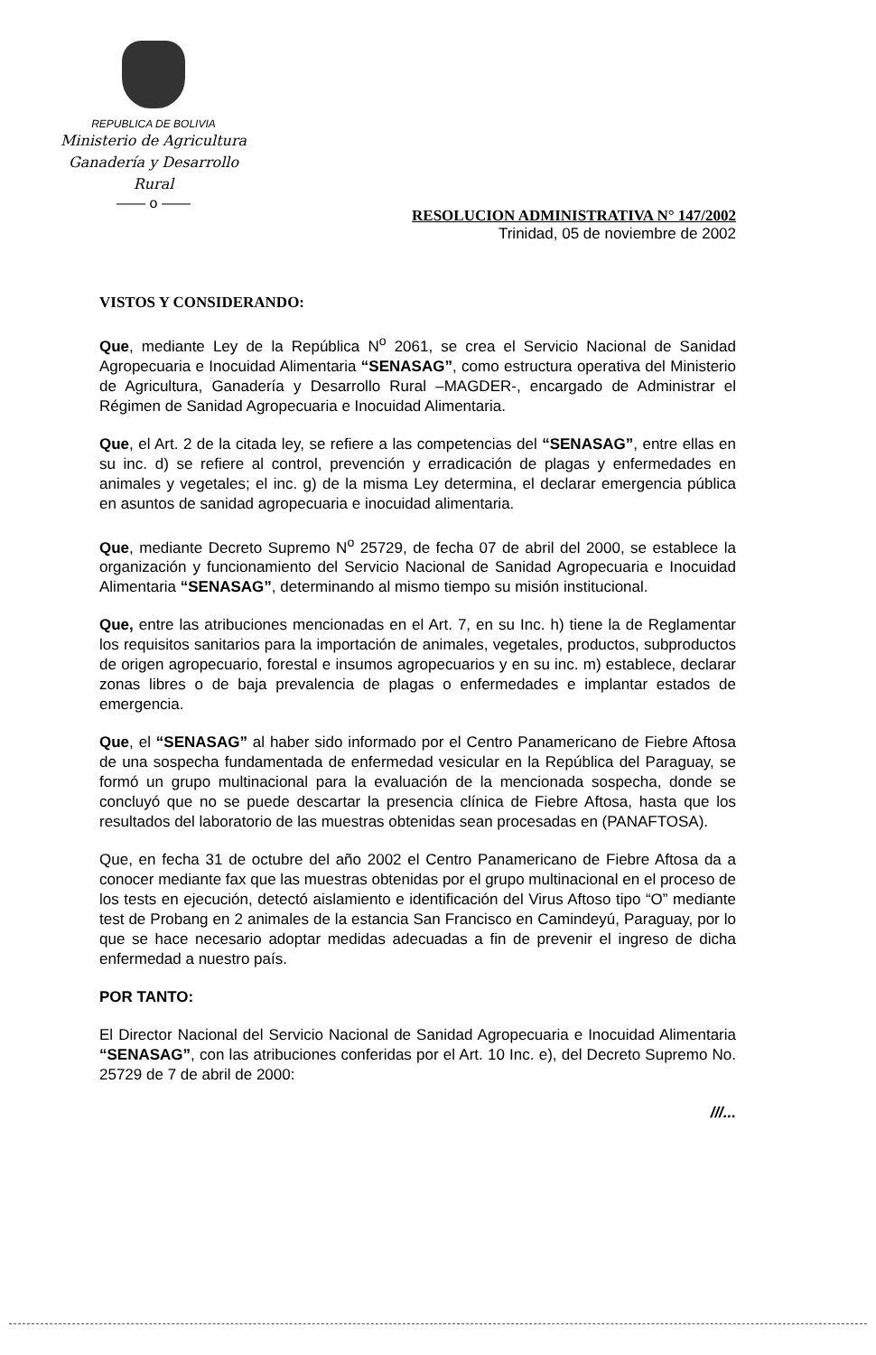REPUBLICA DE BOLIVIA
Ministerio de Agricultura
Ganadería y Desarrollo Rural
—— o ——
RESOLUCION ADMINISTRATIVA N° 147/2002
Trinidad, 05 de noviembre de 2002
VISTOS Y CONSIDERANDO:
Que, mediante Ley de la República N<sup>o</sup> 2061, se crea el Servicio Nacional de Sanidad Agropecuaria e Inocuidad Alimentaria “SENASAG”, como estructura operativa del Ministerio de Agricultura, Ganadería y Desarrollo Rural –MAGDER-, encargado de Administrar el Régimen de Sanidad Agropecuaria e Inocuidad Alimentaria.
Que, el Art. 2 de la citada ley, se refiere a las competencias del “SENASAG”, entre ellas en su inc. d) se refiere al control, prevención y erradicación de plagas y enfermedades en animales y vegetales; el inc. g) de la misma Ley determina, el declarar emergencia pública en asuntos de sanidad agropecuaria e inocuidad alimentaria.
Que, mediante Decreto Supremo N<sup>o</sup> 25729, de fecha 07 de abril del 2000, se establece la organización y funcionamiento del Servicio Nacional de Sanidad Agropecuaria e Inocuidad Alimentaria “SENASAG”, determinando al mismo tiempo su misión institucional.
Que, entre las atribuciones mencionadas en el Art. 7, en su Inc. h) tiene la de Reglamentar los requisitos sanitarios para la importación de animales, vegetales, productos, subproductos de origen agropecuario, forestal e insumos agropecuarios y en su inc. m) establece, declarar zonas libres o de baja prevalencia de plagas o enfermedades e implantar estados de emergencia.
Que, el “SENASAG” al haber sido informado por el Centro Panamericano de Fiebre Aftosa de una sospecha fundamentada de enfermedad vesicular en la República del Paraguay, se formó un grupo multinacional para la evaluación de la mencionada sospecha, donde se concluyó que no se puede descartar la presencia clínica de Fiebre Aftosa, hasta que los resultados del laboratorio de las muestras obtenidas sean procesadas en (PANAFTOSA).
Que, en fecha 31 de octubre del año 2002 el Centro Panamericano de Fiebre Aftosa da a conocer mediante fax que las muestras obtenidas por el grupo multinacional en el proceso de los tests en ejecución, detectó aislamiento e identificación del Virus Aftoso tipo “O” mediante test de Probang en 2 animales de la estancia San Francisco en Camindeyú, Paraguay, por lo que se hace necesario adoptar medidas adecuadas a fin de prevenir el ingreso de dicha enfermedad a nuestro país.
POR TANTO:
El Director Nacional del Servicio Nacional de Sanidad Agropecuaria e Inocuidad Alimentaria “SENASAG”, con las atribuciones conferidas por el Art. 10 Inc. e), del Decreto Supremo No. 25729 de 7 de abril de 2000:
///...